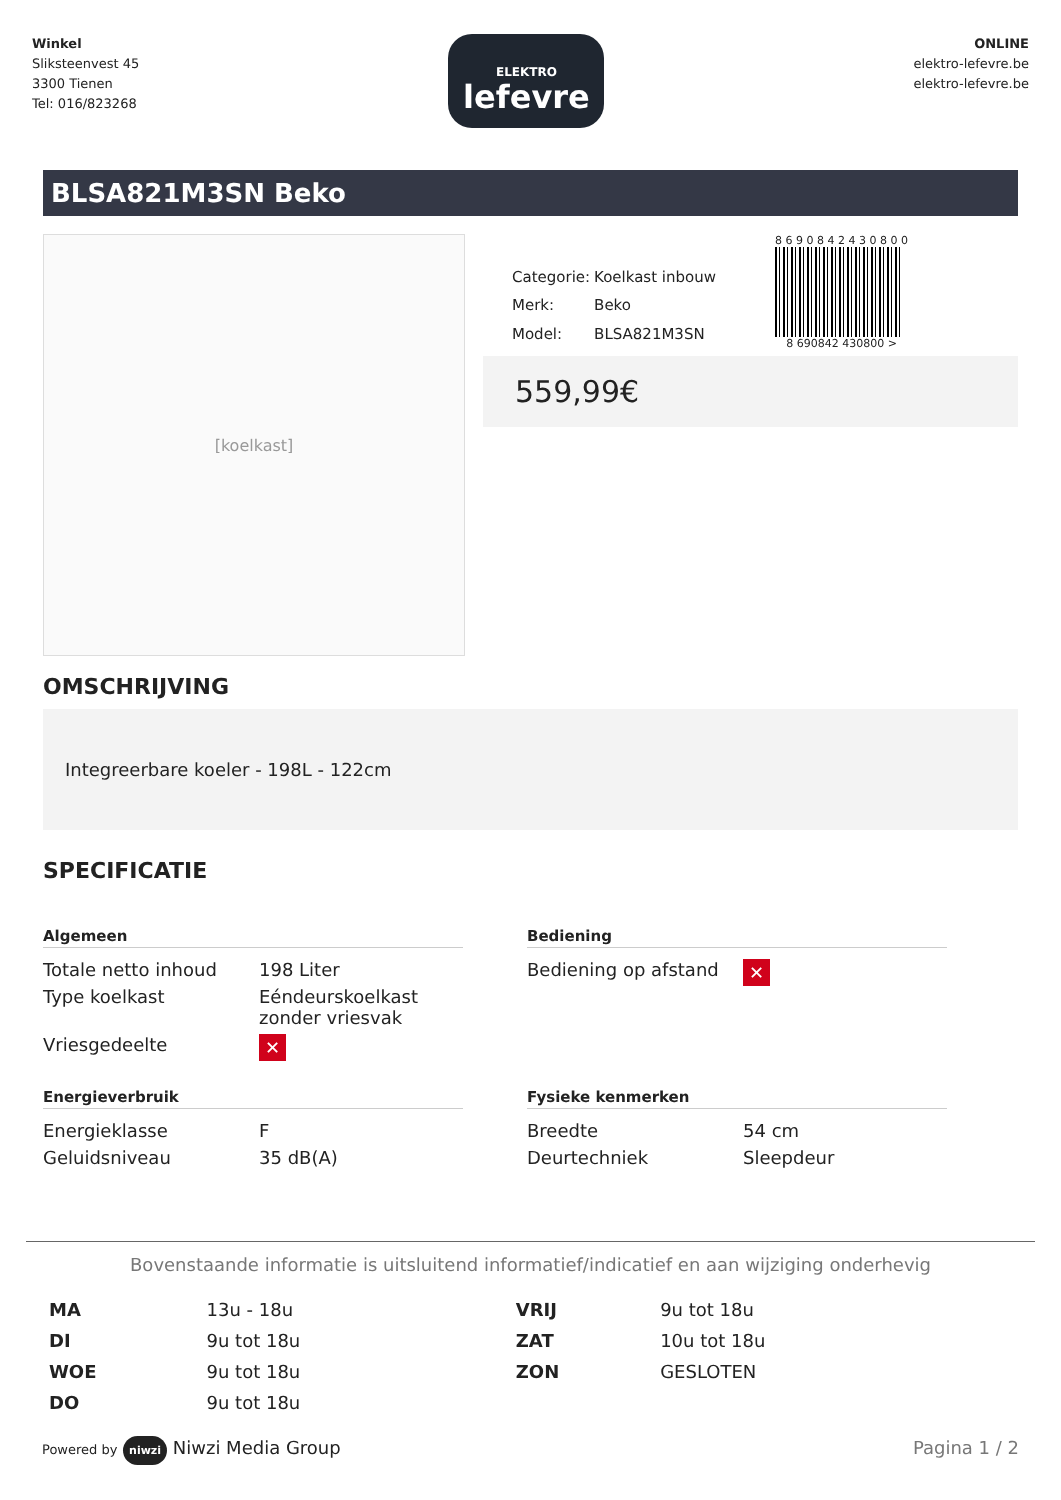Winkel
Sliksteenvest 45
3300 Tienen
Tel: 016/823268
ELEKTRO
lefevre
ONLINE
elektro-lefevre.be
elektro-lefevre.be
BLSA821M3SN Beko
[koelkast]
| Categorie: | Koelkast inbouw |
| Merk: | Beko |
| Model: | BLSA821M3SN |
8 6 9 0 8 4 2 4 3 0 8 0 0
8 690842 430800 >
559,99€
OMSCHRIJVING
Integreerbare koeler - 198L - 122cm
SPECIFICATIE
Algemeen
| Totale netto inhoud | 198 Liter |
| Type koelkast | Eéndeurskoelkast zonder vriesvak |
| Vriesgedeelte | ✕ |
Bediening
| Bediening op afstand | ✕ |
Energieverbruik
| Energieklasse | F |
| Geluidsniveau | 35 dB(A) |
Fysieke kenmerken
| Breedte | 54 cm |
| Deurtechniek | Sleepdeur |
Bovenstaande informatie is uitsluitend informatief/indicatief en aan wijziging onderhevig
| MA | 13u - 18u | VRIJ | 9u tot 18u |
| DI | 9u tot 18u | ZAT | 10u tot 18u |
| WOE | 9u tot 18u | ZON | GESLOTEN |
| DO | 9u tot 18u | | |
Powered by niwzi Niwzi Media Group
Pagina 1 / 2